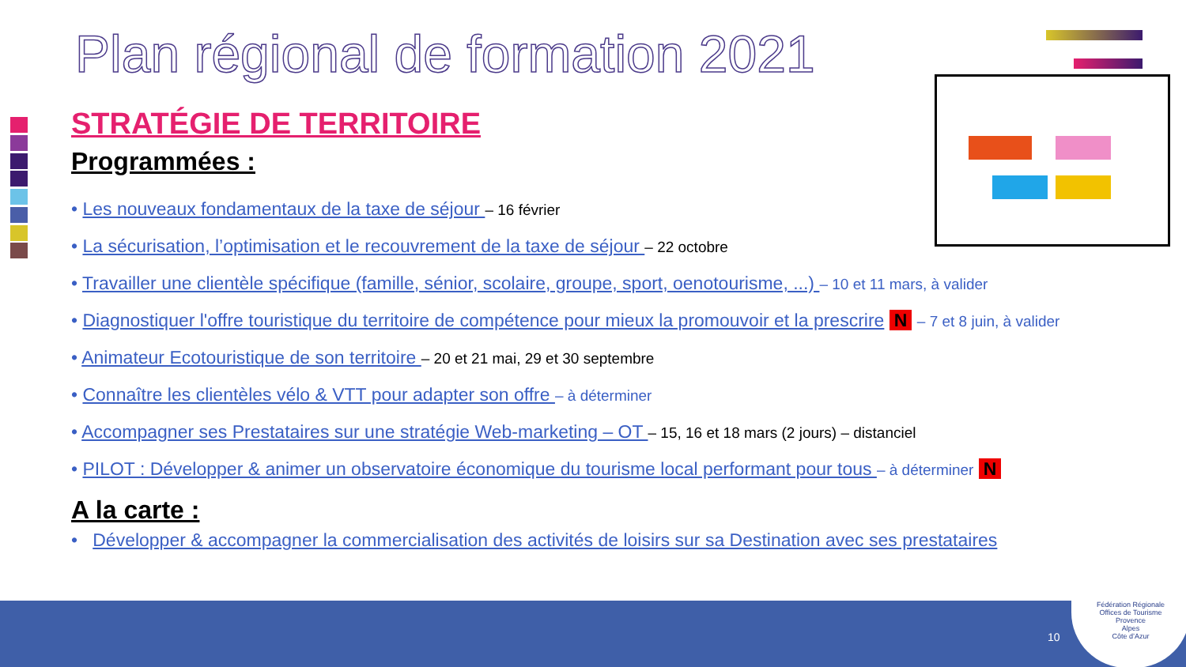Plan régional de formation 2021
STRATÉGIE DE TERRITOIRE
Programmées :
• Les nouveaux fondamentaux de la taxe de séjour – 16 février
• La sécurisation, l’optimisation et le recouvrement de la taxe de séjour – 22 octobre
• Travailler une clientèle spécifique (famille, sénior, scolaire, groupe, sport, oenotourisme, ...) – 10 et 11 mars, à valider
• Diagnostiquer l'offre touristique du territoire de compétence pour mieux la promouvoir et la prescrire N – 7 et 8 juin, à valider
• Animateur Ecotouristique de son territoire – 20 et 21 mai, 29 et 30 septembre
• Connaître les clientèles vélo & VTT pour adapter son offre – à déterminer
• Accompagner ses Prestataires sur une stratégie Web-marketing – OT – 15, 16 et 18 mars (2 jours) – distanciel
• PILOT : Développer & animer un observatoire économique du tourisme local performant pour tous – à déterminer N
A la carte :
• Développer & accompagner la commercialisation des activités de loisirs sur sa Destination avec ses prestataires
10
Fédération Régionale
Offices de Tourisme
Provence
Alpes
Côte d’Azur